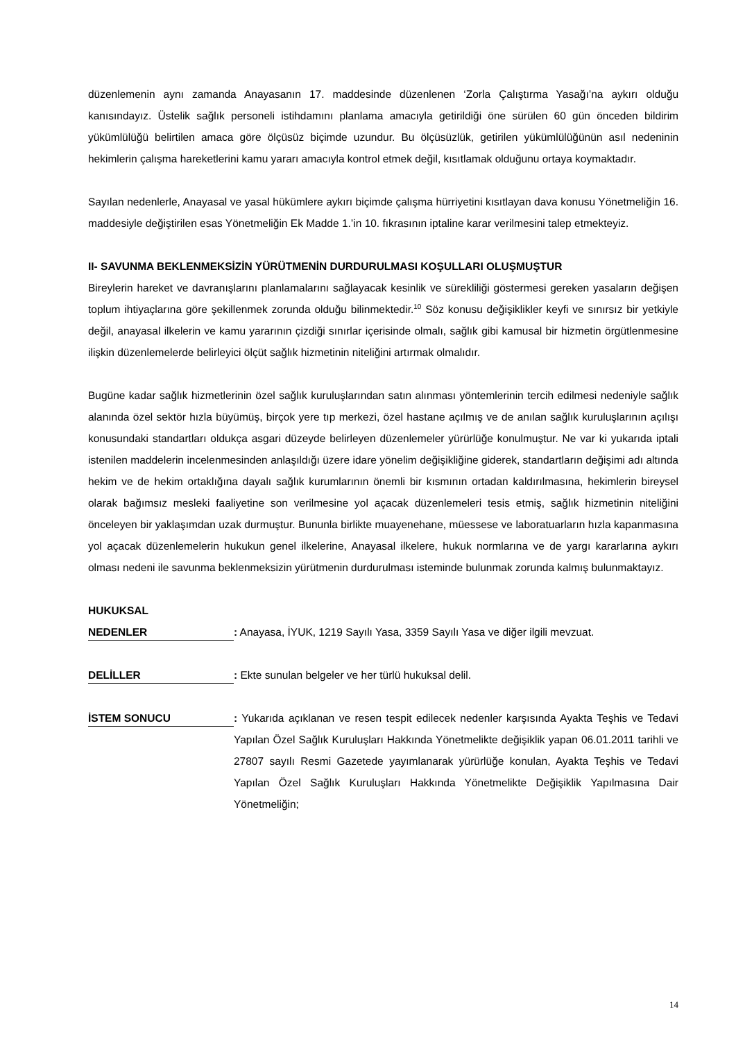düzenlemenin aynı zamanda Anayasanın 17. maddesinde düzenlenen ‘Zorla Çalıştırma Yasağı’na aykırı olduğu kanısındayız. Üstelik sağlık personeli istihdamını planlama amacıyla getirildiği öne sürülen 60 gün önceden bildirim yükümlülüğü belirtilen amaca göre ölçüsüz biçimde uzundur. Bu ölçüsüzlük, getirilen yükümlülüğünün asıl nedeninin hekimlerin çalışma hareketlerini kamu yararı amacıyla kontrol etmek değil, kısıtlamak olduğunu ortaya koymaktadır.
Sayılan nedenlerle, Anayasal ve yasal hükümlere aykırı biçimde çalışma hürriyetini kısıtlayan dava konusu Yönetmeliğin 16. maddesiyle değiştirilen esas Yönetmeliğin Ek Madde 1.’in 10. fıkrasının iptaline karar verilmesini talep etmekteyiz.
II- SAVUNMA BEKLENMEKSİZİN YÜRÜTMENİN DURDURULMASI KOŞULLARI OLUŞMUŞTUR
Bireylerin hareket ve davranışlarını planlamalarını sağlayacak kesinlik ve sürekliliği göstermesi gereken yasaların değişen toplum ihtiyaçlarına göre şekillenmek zorunda olduğu bilinmektedir.<sup>10</sup> Söz konusu değişiklikler keyfi ve sınırsız bir yetkiyle değil, anayasal ilkelerin ve kamu yararının çizdiği sınırlar içerisinde olmalı, sağlık gibi kamusal bir hizmetin örgütlenmesine ilişkin düzenlemelerde belirleyici ölçüt sağlık hizmetinin niteliğini artırmak olmalıdır.
Bugüne kadar sağlık hizmetlerinin özel sağlık kuruluşlarından satın alınması yöntemlerinin tercih edilmesi nedeniyle sağlık alanında özel sektör hızla büyümüş, birçok yere tıp merkezi, özel hastane açılmış ve de anılan sağlık kuruluşlarının açılışı konusundaki standartları oldukça asgari düzeyde belirleyen düzenlemeler yürürlüğe konulmuştur. Ne var ki yukarıda iptali istenilen maddelerin incelenmesinden anlaşıldığı üzere idare yönelim değişikliğine giderek, standartların değişimi adı altında hekim ve de hekim ortaklığına dayalı sağlık kurumlarının önemli bir kısmının ortadan kaldırılmasına, hekimlerin bireysel olarak bağımsız mesleki faaliyetine son verilmesine yol açacak düzenlemeleri tesis etmiş, sağlık hizmetinin niteliğini önceleyen bir yaklaşımdan uzak durmuştur. Bununla birlikte muayenehane, müessese ve laboratuarların hızla kapanmasına yol açacak düzenlemelerin hukukun genel ilkelerine, Anayasal ilkelere, hukuk normlarına ve de yargı kararlarına aykırı olması nedeni ile savunma beklenmeksizin yürütmenin durdurulması isteminde bulunmak zorunda kalmış bulunmaktayız.
HUKUKSAL
NEDENLER
: Anayasa, İYUK, 1219 Sayılı Yasa, 3359 Sayılı Yasa ve diğer ilgili mevzuat.
DELİLLER
: Ekte sunulan belgeler ve her türlü hukuksal delil.
İSTEM SONUCU
: Yukarıda açıklanan ve resen tespit edilecek nedenler karşısında Ayakta Teşhis ve Tedavi Yapılan Özel Sağlık Kuruluşları Hakkında Yönetmelikte değişiklik yapan 06.01.2011 tarihli ve 27807 sayılı Resmi Gazetede yayımlanarak yürürlüğe konulan, Ayakta Teşhis ve Tedavi Yapılan Özel Sağlık Kuruluşları Hakkında Yönetmelikte Değişiklik Yapılmasına Dair Yönetmeliğin;
14